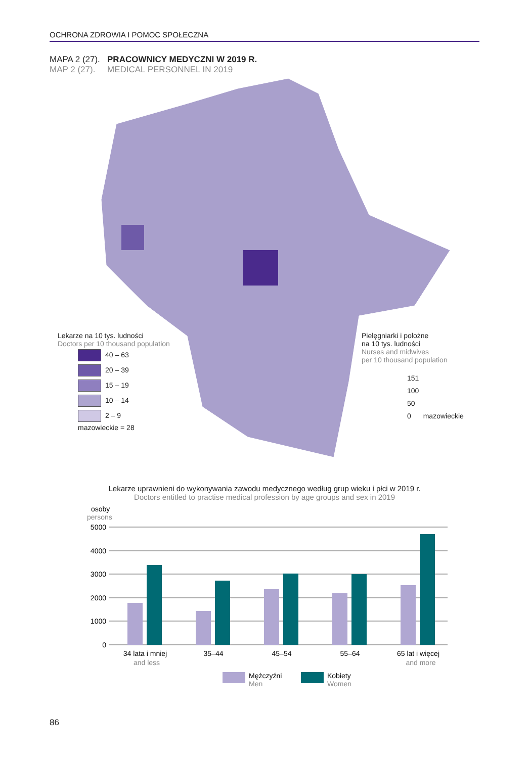OCHRONA ZDROWIA I POMOC SPOŁECZNA
MAPA 2 (27). PRACOWNICY MEDYCZNI W 2019 R.
MAP 2 (27). MEDICAL PERSONNEL IN 2019
Lekarze na 10 tys. ludności
Doctors per 10 thousand population
40 – 63
20 – 39
15 – 19
10 – 14
2 – 9
mazowieckie = 28
Pielęgniarki i położne
na 10 tys. ludności
Nurses and midwives
per 10 thousand population
151
100
50
0 mazowieckie
Lekarze uprawnieni do wykonywania zawodu medycznego według grup wieku i płci w 2019 r.
Doctors entitled to practise medical profession by age groups and sex in 2019
osoby
persons
5000
4000
3000
2000
1000
0
34 lata i mniej
and less
35–44
45–54
55–64
65 lat i więcej
and more
Mężczyźni
Men
Kobiety
Women
86